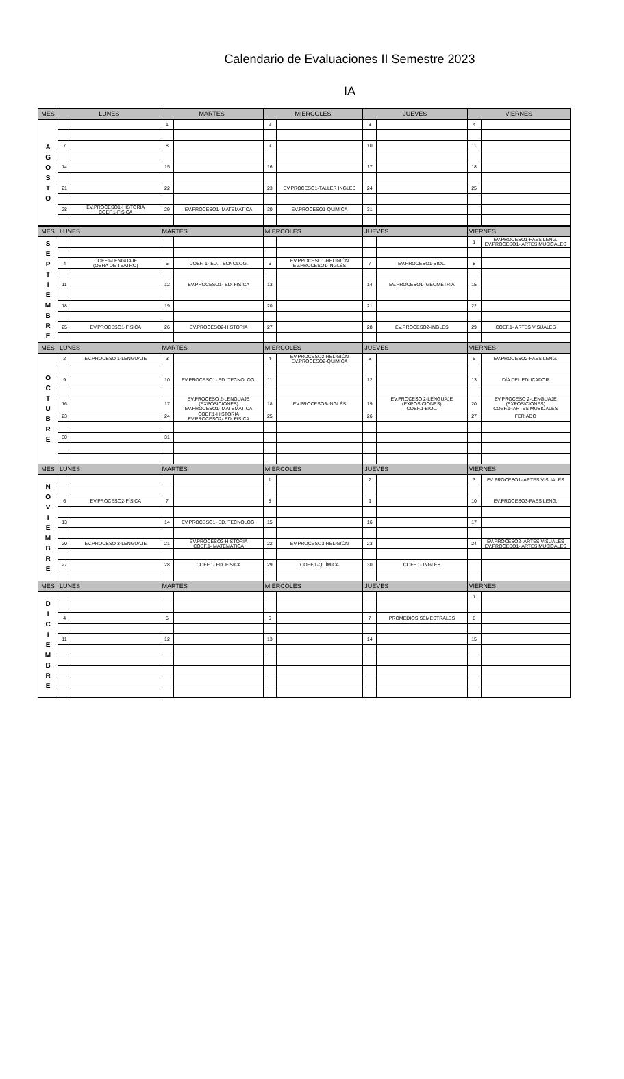Calendario de Evaluaciones II Semestre 2023
IA
| MES | LUNES | | MARTES | | MIERCOLES | | JUEVES | | VIERNES | |
| --- | --- | --- | --- | --- | --- | --- | --- | --- | --- | --- |
| A G O S T O | | | 1 | | 2 | | 3 | | 4 | |
| | 7 | | 8 | | 9 | | 10 | | 11 | |
| | 14 | | 15 | | 16 | | 17 | | 18 | |
| | 21 | | 22 | | 23 | EV.PROCESO1-TALLER INGLÉS | 24 | | 25 | |
| | 28 | EV.PROCESO1-HISTORIA COEF.1-FÍSICA | 29 | EV.PROCESO1- MATEMATICA | 30 | EV.PROCESO1-QUÍMICA | 31 | | | |
| MES | LUNES | | MARTES | | MIERCOLES | | JUEVES | | VIERNES | |
| --- | --- | --- | --- | --- | --- | --- | --- | --- | --- | --- |
| S E P T I E M B R E | | | | | | | | | 1 | EV.PROCESO1-PAES LENG. EV.PROCESO1- ARTES MUSICALES |
| | 4 | COEF1-LENGUAJE (OBRA DE TEATRO) | 5 | COEF. 1- ED. TECNOLOG. | 6 | EV.PROCESO1-RELIGIÓN EV.PROCESO1-INGLÉS | 7 | EV.PROCESO1-BIOL. | 8 | |
| | 11 | | 12 | EV.PROCESO1- ED. FISICA | 13 | | 14 | EV.PROCESO1- GEOMETRIA | 15 | |
| | 18 | | 19 | | 20 | | 21 | | 22 | |
| | 25 | EV.PROCESO1-FÍSICA | 26 | EV.PROCESO2-HISTORIA | 27 | | 28 | EV.PROCESO2-INGLÉS | 29 | COEF.1- ARTES VISUALES |
| MES | LUNES | | MARTES | | MIERCOLES | | JUEVES | | VIERNES | |
| O C T U B R E | 2 | EV.PROCESO 1-LENGUAJE | 3 | | 4 | EV.PROCESO2-RELIGIÓN EV.PROCESO2-QUÍMICA | 5 | | 6 | EV.PROCESO2-PAES LENG. |
| | 9 | | 10 | EV.PROCESO1- ED. TECNOLOG. | 11 | | 12 | | 13 | DÍA DEL EDUCADOR |
| | 16 | | 17 | EV.PROCESO 2-LENGUAJE (EXPOSICIONES) EV.PROCESO1- MATEMATICA | 18 | EV.PROCESO3-INGLÉS | 19 | EV.PROCESO 2-LENGUAJE (EXPOSICIONES) COEF.1-BIOL. | 20 | EV.PROCESO 2-LENGUAJE (EXPOSICIONES) COEF.1- ARTES MUSICALES |
| | 23 | | 24 | COEF.1-HISTORIA EV.PROCESO2- ED. FISICA | 25 | | 26 | | 27 | FERIADO |
| | 30 | | 31 | | | | | | | |
| MES | LUNES | | MARTES | | MIERCOLES | | JUEVES | | VIERNES | |
| N O V I E M B R E | | | | | 1 | | 2 | | 3 | EV.PROCESO1- ARTES VISUALES |
| | 6 | EV.PROCESO2-FÍSICA | 7 | | 8 | | 9 | | 10 | EV.PROCESO3-PAES LENG. |
| | 13 | | 14 | EV.PROCESO1- ED. TECNOLOG. | 15 | | 16 | | 17 | |
| | 20 | EV.PROCESO 3-LENGUAJE | 21 | EV.PROCESO3-HISTORIA COEF.1- MATEMATICA | 22 | EV.PROCESO3-RELIGIÓN | 23 | | 24 | EV.PROCESO2- ARTES VISUALES EV.PROCESO1- ARTES MUSICALES |
| | 27 | | 28 | COEF.1- ED. FISICA | 29 | COEF.1-QUÍMICA | 30 | COEF.1- INGLÉS | | |
| MES | LUNES | | MARTES | | MIERCOLES | | JUEVES | | VIERNES | |
| D I C I E M B R E | | | | | | | | | 1 | |
| | 4 | | 5 | | 6 | | 7 | PROMEDIOS SEMESTRALES | 8 | |
| | 11 | | 12 | | 13 | | 14 | | 15 | |